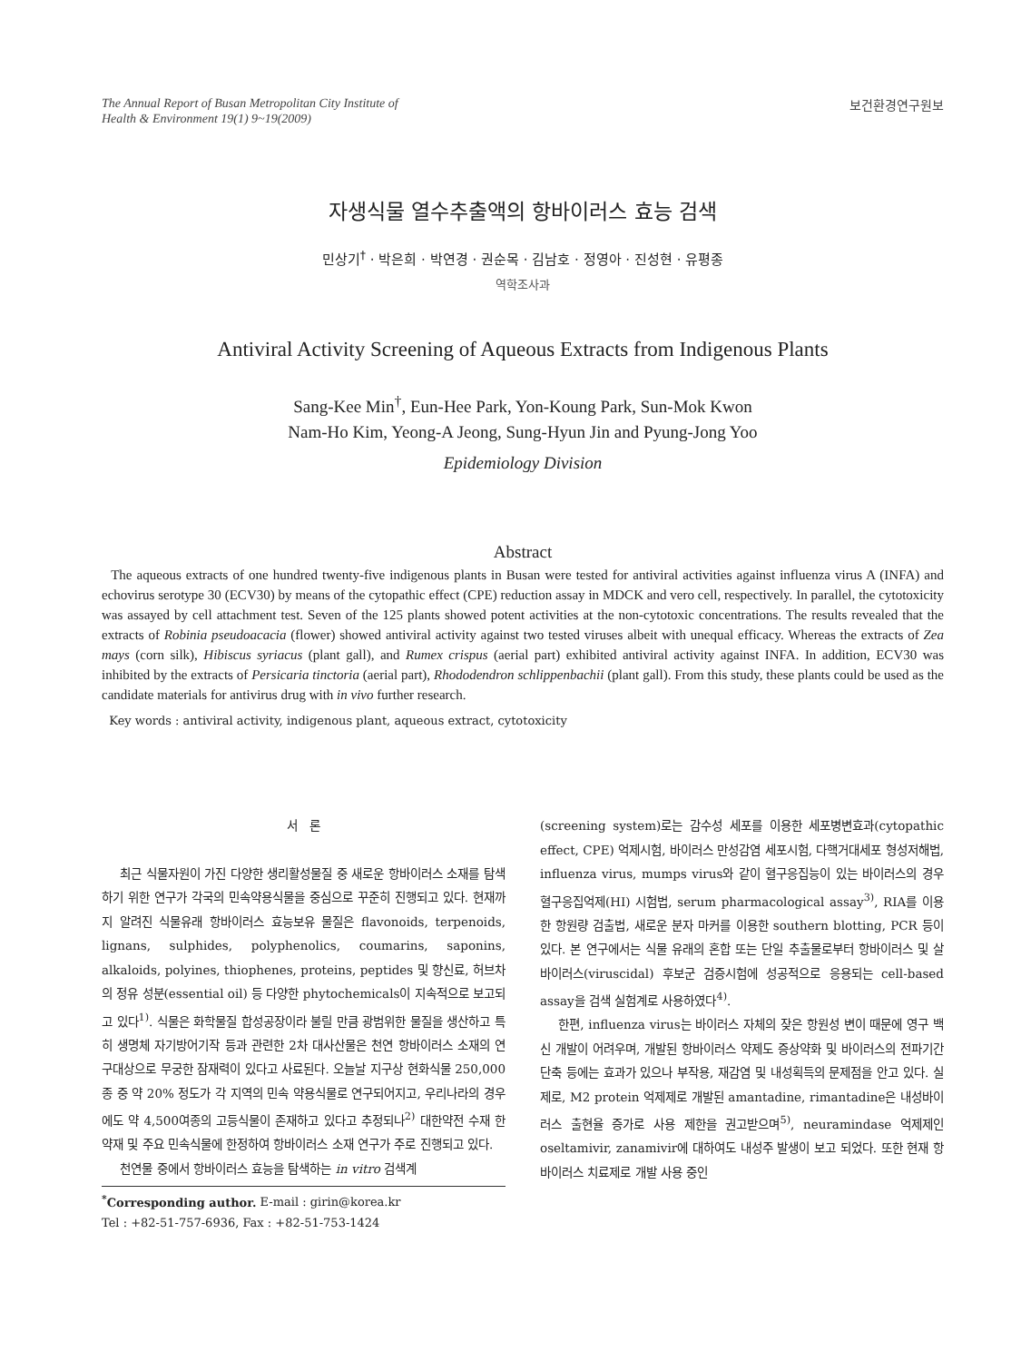The Annual Report of Busan Metropolitan City Institute of
Health & Environment 19(1) 9~19(2009)
보건환경연구원보
자생식물 열수추출액의 항바이러스 효능 검색
민상기<sup>†</sup> · 박은희 · 박연경 · 권순목 · 김남호 · 정영아 · 진성현 · 유평종
역학조사과
Antiviral Activity Screening of Aqueous Extracts from Indigenous Plants
Sang-Kee Min<sup>†</sup>, Eun-Hee Park, Yon-Koung Park, Sun-Mok Kwon
Nam-Ho Kim, Yeong-A Jeong, Sung-Hyun Jin and Pyung-Jong Yoo
Epidemiology Division
Abstract
The aqueous extracts of one hundred twenty-five indigenous plants in Busan were tested for antiviral activities against influenza virus A (INFA) and echovirus serotype 30 (ECV30) by means of the cytopathic effect (CPE) reduction assay in MDCK and vero cell, respectively. In parallel, the cytotoxicity was assayed by cell attachment test. Seven of the 125 plants showed potent activities at the non-cytotoxic concentrations. The results revealed that the extracts of Robinia pseudoacacia (flower) showed antiviral activity against two tested viruses albeit with unequal efficacy. Whereas the extracts of Zea mays (corn silk), Hibiscus syriacus (plant gall), and Rumex crispus (aerial part) exhibited antiviral activity against INFA. In addition, ECV30 was inhibited by the extracts of Persicaria tinctoria (aerial part), Rhododendron schlippenbachii (plant gall). From this study, these plants could be used as the candidate materials for antivirus drug with in vivo further research.
Key words : antiviral activity, indigenous plant, aqueous extract, cytotoxicity
서 론
최근 식물자원이 가진 다양한 생리활성물질 중 새로운 항바이러스 소재를 탐색하기 위한 연구가 각국의 민속약용식물을 중심으로 꾸준히 진행되고 있다. 현재까지 알려진 식물유래 항바이러스 효능보유 물질은 flavonoids, terpenoids, lignans, sulphides, polyphenolics, coumarins, saponins, alkaloids, polyines, thiophenes, proteins, peptides 및 향신료, 허브차의 정유 성분(essential oil) 등 다양한 phytochemicals이 지속적으로 보고되고 있다<sup>1)</sup>. 식물은 화학물질 합성공장이라 불릴 만큼 광범위한 물질을 생산하고 특히 생명체 자기방어기작 등과 관련한 2차 대사산물은 천연 항바이러스 소재의 연구대상으로 무궁한 잠재력이 있다고 사료된다. 오늘날 지구상 현화식물 250,000종 중 약 20% 정도가 각 지역의 민속 약용식물로 연구되어지고, 우리나라의 경우에도 약 4,500여종의 고등식물이 존재하고 있다고 추정되나<sup>2)</sup> 대한약전 수재 한약재 및 주요 민속식물에 한정하여 항바이러스 소재 연구가 주로 진행되고 있다.
천연물 중에서 항바이러스 효능을 탐색하는 in vitro 검색계
<sup>*</sup> Corresponding author. E-mail : girin@korea.kr
Tel : +82-51-757-6936, Fax : +82-51-753-1424
(screening system)로는 감수성 세포를 이용한 세포병변효과(cytopathic effect, CPE) 억제시험, 바이러스 만성감염 세포시험, 다핵거대세포 형성저해법, influenza virus, mumps virus와 같이 혈구응집능이 있는 바이러스의 경우 혈구응집억제(HI) 시험법, serum pharmacological assay<sup>3)</sup>, RIA를 이용한 항원량 검출법, 새로운 분자 마커를 이용한 southern blotting, PCR 등이 있다. 본 연구에서는 식물 유래의 혼합 또는 단일 추출물로부터 항바이러스 및 살바이러스(viruscidal) 후보군 검증시험에 성공적으로 응용되는 cell-based assay을 검색 실험계로 사용하였다<sup>4)</sup>.
한편, influenza virus는 바이러스 자체의 잦은 항원성 변이 때문에 영구 백신 개발이 어려우며, 개발된 항바이러스 약제도 증상약화 및 바이러스의 전파기간 단축 등에는 효과가 있으나 부작용, 재감염 및 내성획득의 문제점을 안고 있다. 실제로, M2 protein 억제제로 개발된 amantadine, rimantadine은 내성바이러스 출현율 증가로 사용 제한을 권고받으며<sup>5)</sup>, neuramindase 억제제인 oseltamivir, zanamivir에 대하여도 내성주 발생이 보고 되었다. 또한 현재 항바이러스 치료제로 개발 사용 중인